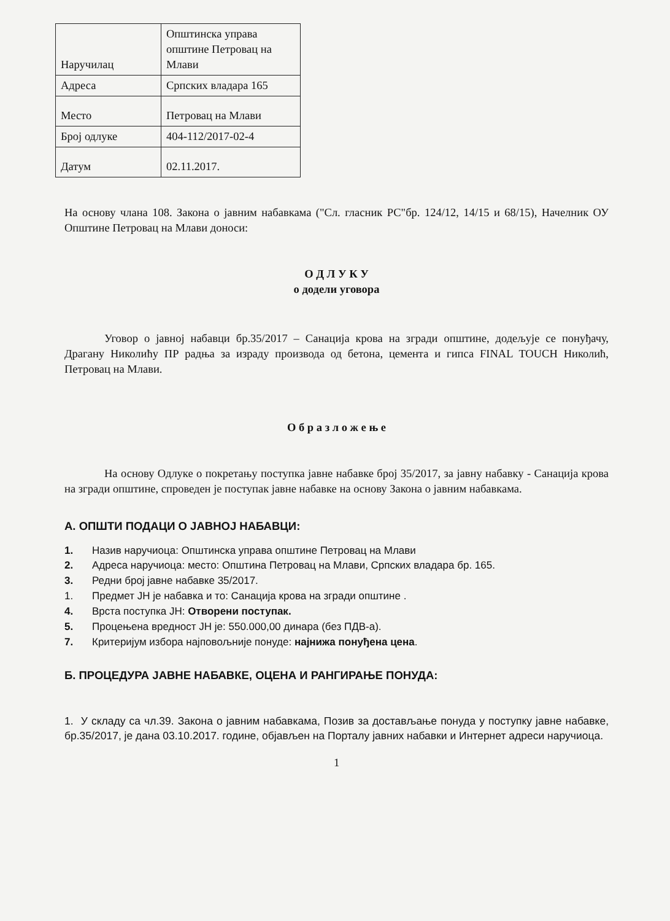| Наручилац | Општинска управа општине Петровац на Млави |
| Адреса | Српских владара 165 |
| Место | Петровац на Млави |
| Број одлуке | 404-112/2017-02-4 |
| Датум | 02.11.2017. |
На основу члана 108. Закона о јавним набавкама ("Сл. гласник РС"бр. 124/12, 14/15 и 68/15), Начелник ОУ Општине Петровац на Млави доноси:
О Д Л У К У
о додели уговора
Уговор о јавној набавци бр.35/2017 – Санација крова на згради општине, додељује се понуђачу, Драгану Николићу ПР радња за израду производа од бетона, цемента и гипса FINAL TOUCH Николић, Петровац на Млави.
О б р а з л о ж е њ е
На основу Одлуке о покретању поступка јавне набавке број 35/2017, за јавну набавку - Санација крова на згради општине, спроведен је поступак јавне набавке на основу Закона о јавним набавкама.
А. ОПШТИ ПОДАЦИ О ЈАВНОЈ НАБАВЦИ:
1. Назив наручиоца: Општинска управа општине Петровац на Млави
2. Адреса наручиоца: место: Општина Петровац на Млави, Српских владара бр. 165.
3. Редни број јавне набавке 35/2017.
1. Предмет ЈН је набавка и то: Санација крова на згради општине .
4. Врста поступка ЈН: Отворени поступак.
5. Процењена вредност ЈН је: 550.000,00 динара (без ПДВ-а).
7. Критеријум избора најповољније понуде: најнижа понуђена цена.
Б. ПРОЦЕДУРА ЈАВНЕ НАБАВКЕ, ОЦЕНА И РАНГИРАЊЕ ПОНУДА:
1. У складу са чл.39. Закона о јавним набавкама, Позив за достављање понуда у поступку јавне набавке, бр.35/2017, је дана 03.10.2017. године, објављен на Порталу јавних набавки и Интернет адреси наручиоца.
1